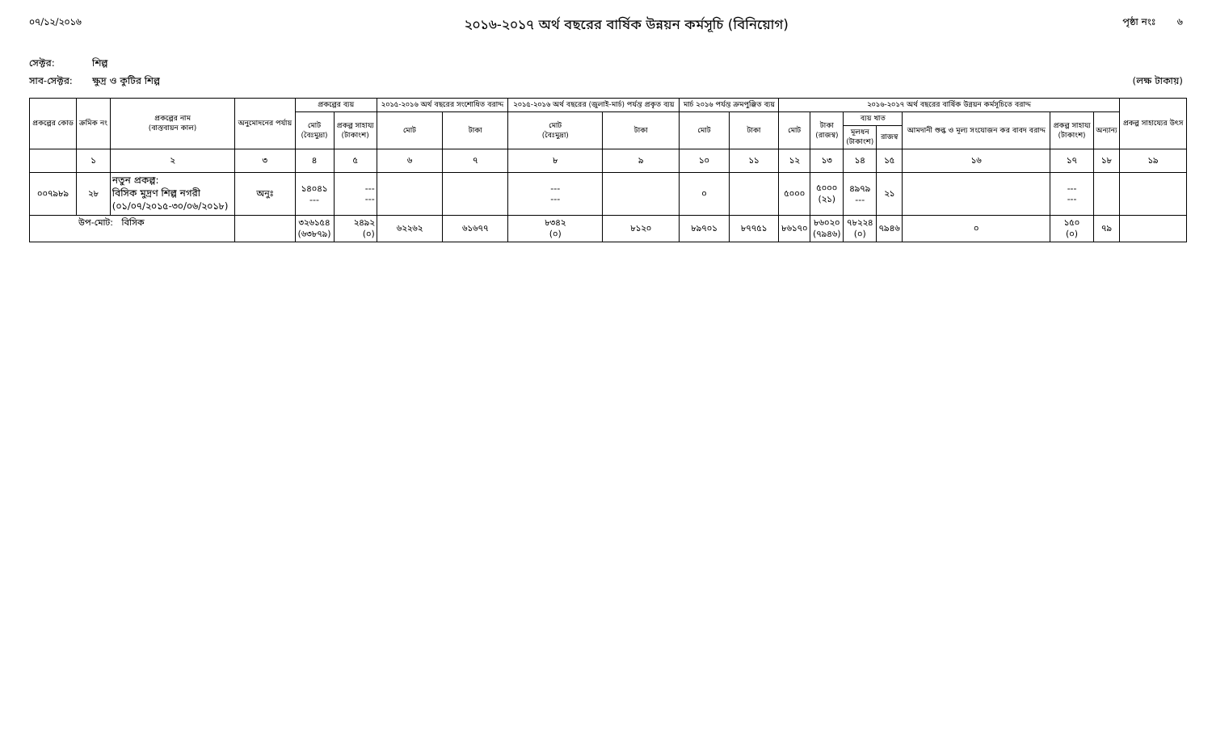০৭/১২/২০১৬
২০১৬-২০১৭ অর্থ বছরের বার্ষিক উন্নয়ন কর্মসূচি (বিনিয়োগ)
পৃষ্ঠা নংঃ ৬
সেক্টর: শিল্প
সাব-সেক্টর: ক্ষুদ্র ও কুটির শিল্প
(লক্ষ টাকায়)
| প্রকল্পের কোড | ক্রমিক নং | প্রকল্পের নাম (বাস্তবায়ন কাল) | অনুমোদনের পর্যায় | প্রকল্পের ব্যয় | | ২০১৫-২০১৬ অর্থ বছরের সংশোধিত বরাদ্দ | | ২০১৫-২০১৬ অর্থ বছরের (জুলাই-মার্চ) পর্যন্ত প্রকৃত ব্যয় | | মার্চ ২০১৬ পর্যন্ত ক্রমপুঞ্জিত ব্যয় | | ২০১৬-২০১৭ অর্থ বছরের বার্ষিক উন্নয়ন কর্মসূচিতে বরাদ্দ | | | | | | | প্রকল্প সাহায্যের উৎস |
| --- | --- | --- | --- | --- | --- | --- | --- | --- | --- | --- | --- | --- | --- | --- | --- | --- | --- | --- | --- |
| | | | | মোট (বৈঃমুদ্রা) | প্রকল্প সাহায্য (টাকাংশ) | মোট | টাকা | মোট (বৈঃমুদ্রা) | টাকা | মোট | টাকা | মোট | টাকা (রাজস্ব) | ব্যয় খাত | | আমদানী শুল্ক ও মূল্য সংযোজন কর বাবদ বরাদ্দ | প্রকল্প সাহায্য (টাকাংশ) | অন্যান্য | |
| | | | | | | | | | | | | | | মূলধন (টাকাংশ) | রাজস্ব | | | | |
| | ১ | ২ | ৩ | ৪ | ৫ | ৬ | ৭ | ৮ | ৯ | ১০ | ১১ | ১২ | ১৩ | ১৪ | ১৫ | ১৬ | ১৭ | ১৮ | ১৯ |
| ০০৭৯৮৯ | ২৮ | নতুন প্রকল্প: বিসিক মুদ্রণ শিল্প নগরী (০১/০৭/২০১৫-৩০/০৬/২০১৮) | অনুঃ | ১৪০৪১ --- | --- --- | | | --- --- | | ০ | | ৫০০০ | ৫০০০ (২১) | ৪৯৭৯ --- | ২১ | | --- --- | | |
| উপ-মোট: বিসিক | | | | ৩২৬১৫৪ (৬৩৮৭৯) | ২৪৯২ (০) | ৬২২৬২ | ৬১৬৭৭ | ৮৩৪২ (০) | ৮১২০ | ৮৯৭০১ | ৮৭৭৫১ | ৮৬১৭০ | ৮৬০২০ (৭৯৪৬) | ৭৮২২৪ (০) | ৭৯৪৬ | ০ | ১৫০ (০) | ৭৯ | |